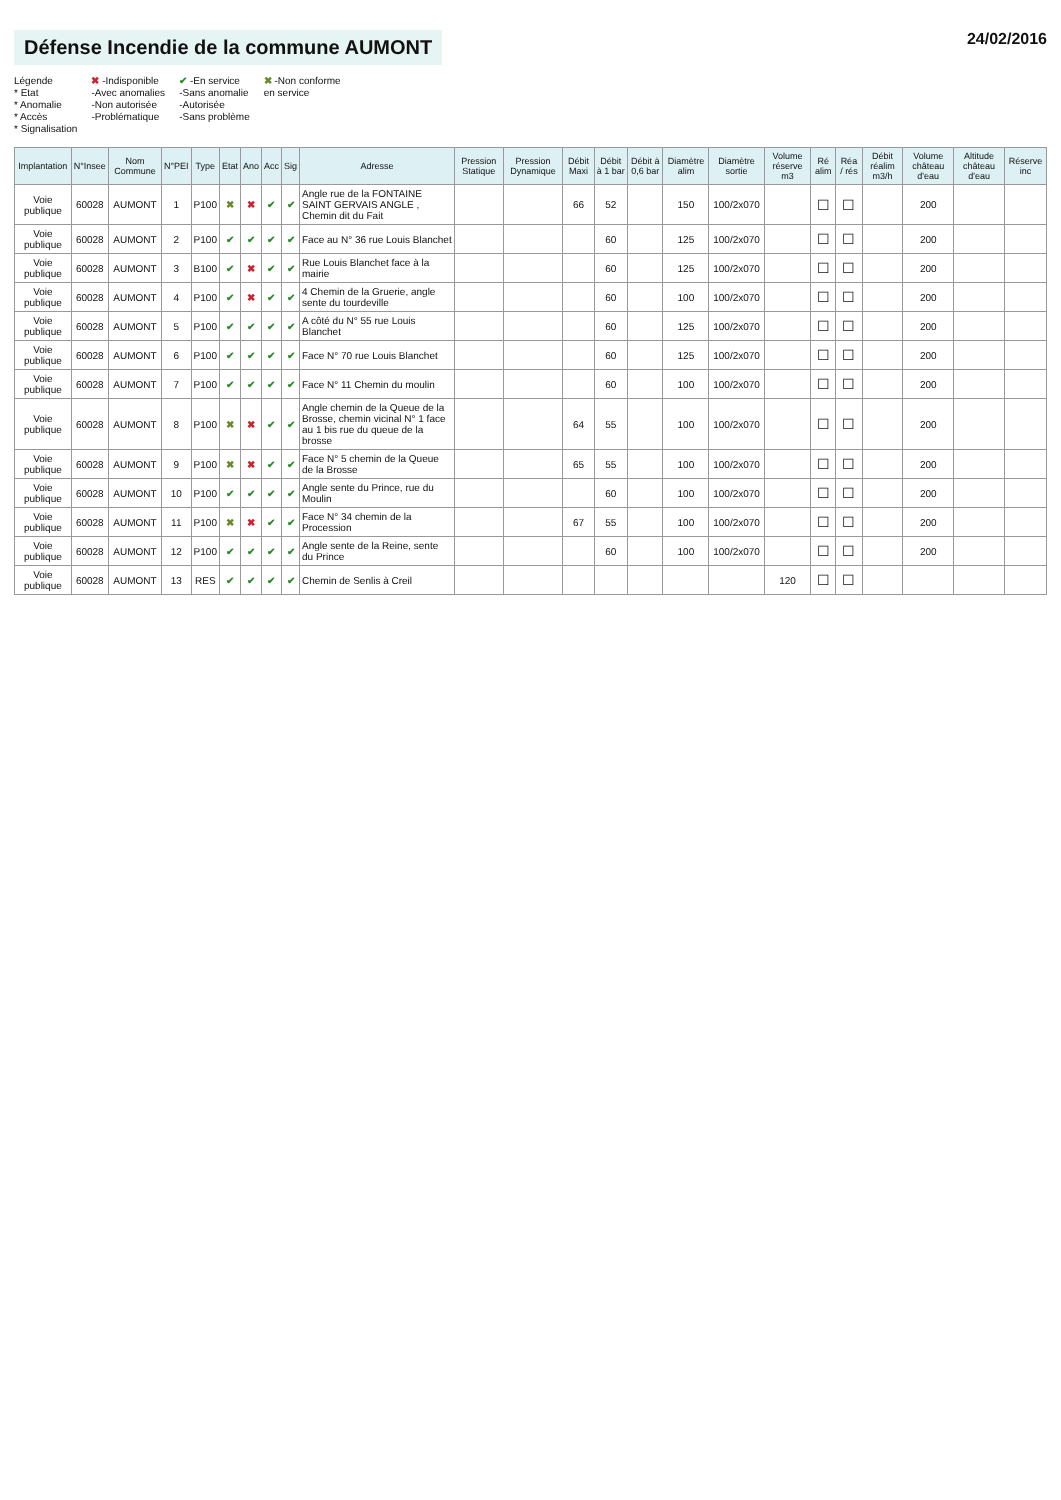Défense Incendie de la commune AUMONT
24/02/2016
Légende
* Etat
* Anomalie
* Accès
* Signalisation
✖ -Indisponible
-Avec anomalies
-Non autorisée
-Problématique
✔ -En service
-Sans anomalie
-Autorisée
-Sans problème
✖ -Non conforme
en service
| Implantation | N°Insee | Nom Commune | N°PEI | Type | Etat | Ano | Acc | Sig | Adresse | Pression Statique | Pression Dynamique | Débit Maxi | Débit à 1 bar | Débit à 0,6 bar | Diamètre alim | Diamètre sortie | Volume réserve m3 | Ré alim | Réa / rés | Débit réalim m3/h | Volume château d'eau | Altitude château d'eau | Réserve inc |
| --- | --- | --- | --- | --- | --- | --- | --- | --- | --- | --- | --- | --- | --- | --- | --- | --- | --- | --- | --- | --- | --- | --- | --- |
| Voie publique | 60028 | AUMONT | 1 | P100 | ✖ | ✖ | ✔ | ✔ | Angle rue de la FONTAINE SAINT GERVAIS ANGLE , Chemin dit du Fait | | | 66 | 52 | | 150 | 100/2x070 | | ☐ | ☐ | | 200 | | |
| Voie publique | 60028 | AUMONT | 2 | P100 | ✔ | ✔ | ✔ | ✔ | Face au N° 36 rue Louis Blanchet | | | | 60 | | 125 | 100/2x070 | | ☐ | ☐ | | 200 | | |
| Voie publique | 60028 | AUMONT | 3 | B100 | ✔ | ✖ | ✔ | ✔ | Rue Louis Blanchet face à la mairie | | | | 60 | | 125 | 100/2x070 | | ☐ | ☐ | | 200 | | |
| Voie publique | 60028 | AUMONT | 4 | P100 | ✔ | ✖ | ✔ | ✔ | 4 Chemin de la Gruerie, angle sente du tourdeville | | | | 60 | | 100 | 100/2x070 | | ☐ | ☐ | | 200 | | |
| Voie publique | 60028 | AUMONT | 5 | P100 | ✔ | ✔ | ✔ | ✔ | A côté du N° 55 rue Louis Blanchet | | | | 60 | | 125 | 100/2x070 | | ☐ | ☐ | | 200 | | |
| Voie publique | 60028 | AUMONT | 6 | P100 | ✔ | ✔ | ✔ | ✔ | Face N° 70 rue Louis Blanchet | | | | 60 | | 125 | 100/2x070 | | ☐ | ☐ | | 200 | | |
| Voie publique | 60028 | AUMONT | 7 | P100 | ✔ | ✔ | ✔ | ✔ | Face N° 11 Chemin du moulin | | | | 60 | | 100 | 100/2x070 | | ☐ | ☐ | | 200 | | |
| Voie publique | 60028 | AUMONT | 8 | P100 | ✖ | ✖ | ✔ | ✔ | Angle chemin de la Queue de la Brosse, chemin vicinal N° 1 face au 1 bis rue du queue de la brosse | | | 64 | 55 | | 100 | 100/2x070 | | ☐ | ☐ | | 200 | | |
| Voie publique | 60028 | AUMONT | 9 | P100 | ✖ | ✖ | ✔ | ✔ | Face N° 5 chemin de la Queue de la Brosse | | | 65 | 55 | | 100 | 100/2x070 | | ☐ | ☐ | | 200 | | |
| Voie publique | 60028 | AUMONT | 10 | P100 | ✔ | ✔ | ✔ | ✔ | Angle sente du Prince, rue du Moulin | | | | 60 | | 100 | 100/2x070 | | ☐ | ☐ | | 200 | | |
| Voie publique | 60028 | AUMONT | 11 | P100 | ✖ | ✖ | ✔ | ✔ | Face N° 34 chemin de la Procession | | | 67 | 55 | | 100 | 100/2x070 | | ☐ | ☐ | | 200 | | |
| Voie publique | 60028 | AUMONT | 12 | P100 | ✔ | ✔ | ✔ | ✔ | Angle sente de la Reine, sente du Prince | | | | 60 | | 100 | 100/2x070 | | ☐ | ☐ | | 200 | | |
| Voie publique | 60028 | AUMONT | 13 | RES | ✔ | ✔ | ✔ | ✔ | Chemin de Senlis à Creil | | | | | | | | 120 | ☐ | ☐ | | | | |